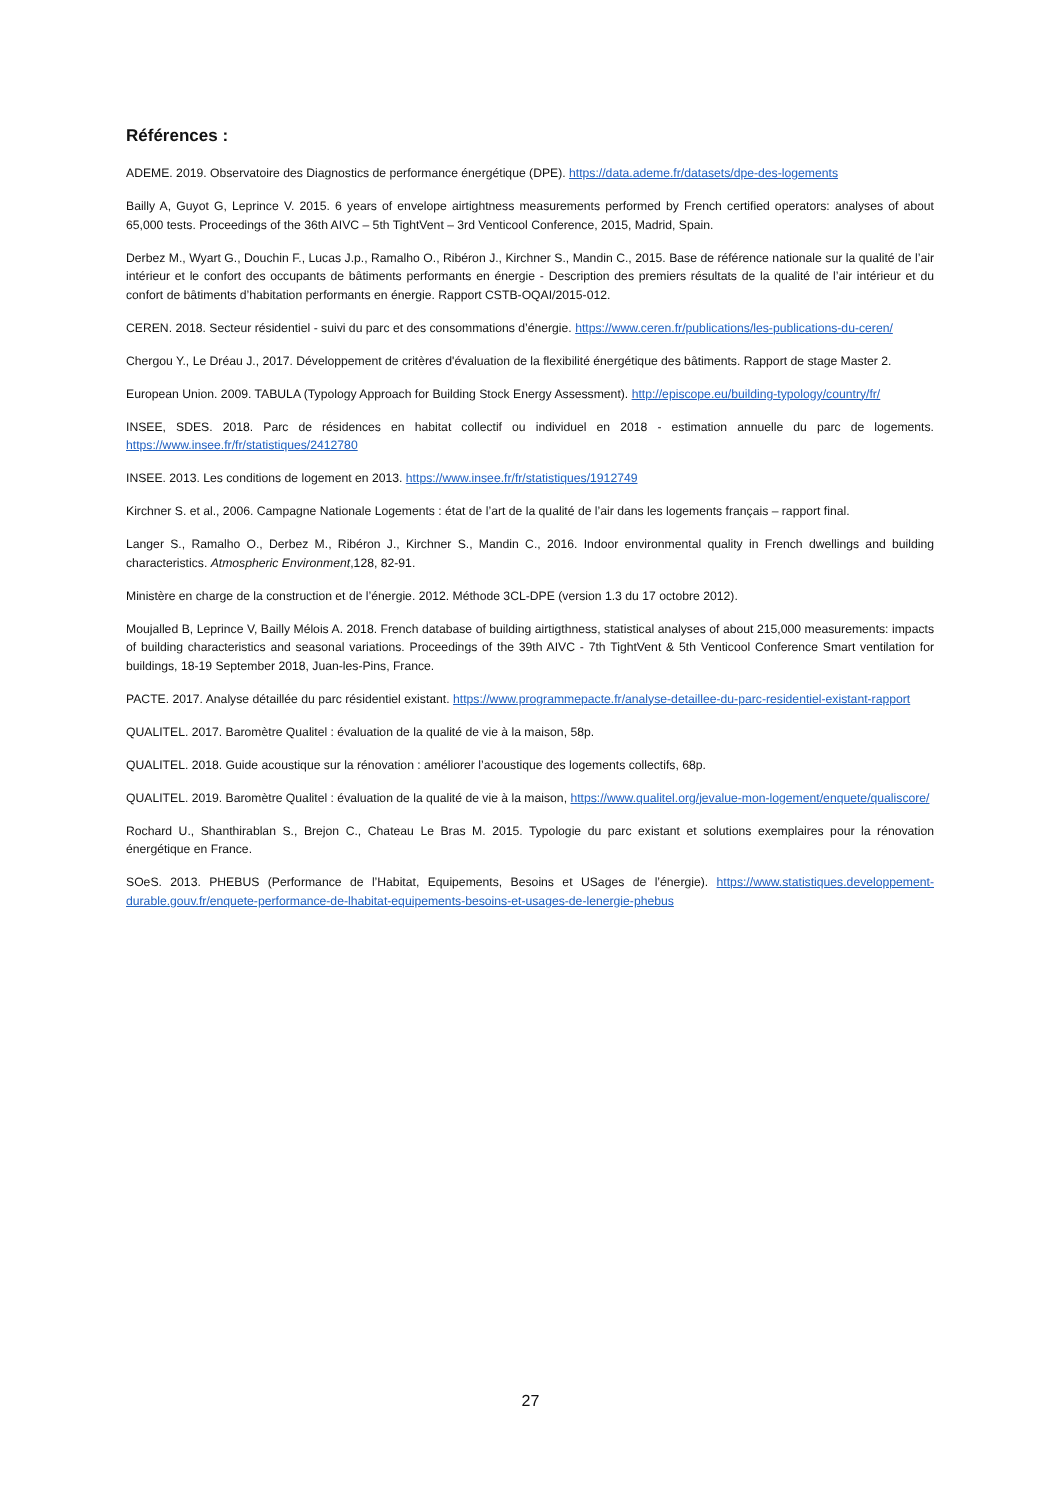Références :
ADEME. 2019. Observatoire des Diagnostics de performance énergétique (DPE). https://data.ademe.fr/datasets/dpe-des-logements
Bailly A, Guyot G, Leprince V. 2015. 6 years of envelope airtightness measurements performed by French certified operators: analyses of about 65,000 tests. Proceedings of the 36th AIVC – 5th TightVent – 3rd Venticool Conference, 2015, Madrid, Spain.
Derbez M., Wyart G., Douchin F., Lucas J.p., Ramalho O., Ribéron J., Kirchner S., Mandin C., 2015. Base de référence nationale sur la qualité de l’air intérieur et le confort des occupants de bâtiments performants en énergie - Description des premiers résultats de la qualité de l’air intérieur et du confort de bâtiments d’habitation performants en énergie. Rapport CSTB-OQAI/2015-012.
CEREN. 2018. Secteur résidentiel - suivi du parc et des consommations d’énergie. https://www.ceren.fr/publications/les-publications-du-ceren/
Chergou Y., Le Dréau J., 2017. Développement de critères d'évaluation de la flexibilité énergétique des bâtiments. Rapport de stage Master 2.
European Union. 2009. TABULA (Typology Approach for Building Stock Energy Assessment). http://episcope.eu/building-typology/country/fr/
INSEE, SDES. 2018. Parc de résidences en habitat collectif ou individuel en 2018 - estimation annuelle du parc de logements. https://www.insee.fr/fr/statistiques/2412780
INSEE. 2013. Les conditions de logement en 2013. https://www.insee.fr/fr/statistiques/1912749
Kirchner S. et al., 2006. Campagne Nationale Logements : état de l’art de la qualité de l’air dans les logements français – rapport final.
Langer S., Ramalho O., Derbez M., Ribéron J., Kirchner S., Mandin C., 2016. Indoor environmental quality in French dwellings and building characteristics. Atmospheric Environment,128, 82-91.
Ministère en charge de la construction et de l’énergie. 2012. Méthode 3CL-DPE (version 1.3 du 17 octobre 2012).
Moujalled B, Leprince V, Bailly Mélois A. 2018. French database of building airtigthness, statistical analyses of about 215,000 measurements: impacts of building characteristics and seasonal variations. Proceedings of the 39th AIVC - 7th TightVent & 5th Venticool Conference Smart ventilation for buildings, 18-19 September 2018, Juan-les-Pins, France.
PACTE. 2017. Analyse détaillée du parc résidentiel existant. https://www.programmepacte.fr/analyse-detaillee-du-parc-residentiel-existant-rapport
QUALITEL. 2017. Baromètre Qualitel : évaluation de la qualité de vie à la maison, 58p.
QUALITEL. 2018. Guide acoustique sur la rénovation : améliorer l’acoustique des logements collectifs, 68p.
QUALITEL. 2019. Baromètre Qualitel : évaluation de la qualité de vie à la maison, https://www.qualitel.org/jevalue-mon-logement/enquete/qualiscore/
Rochard U., Shanthirablan S., Brejon C., Chateau Le Bras M. 2015. Typologie du parc existant et solutions exemplaires pour la rénovation énergétique en France.
SOeS. 2013. PHEBUS (Performance de l’Habitat, Equipements, Besoins et USages de l’énergie). https://www.statistiques.developpement-durable.gouv.fr/enquete-performance-de-lhabitat-equipements-besoins-et-usages-de-lenergie-phebus
27